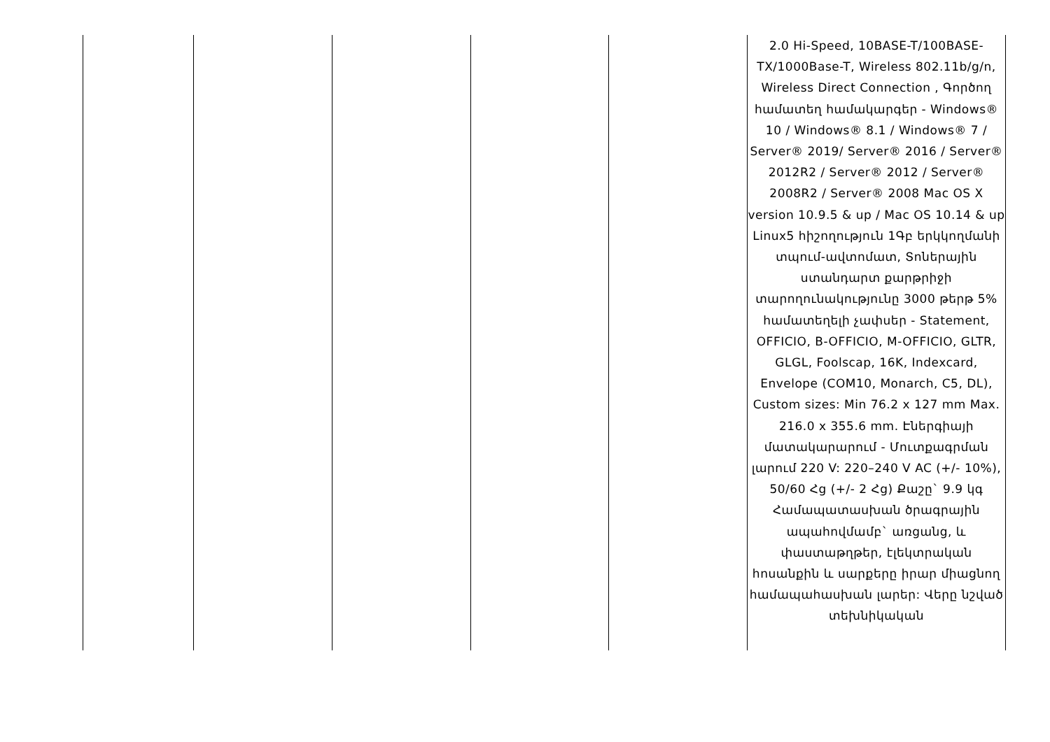| | | | | | 2.0 Hi-Speed, 10BASE-T/100BASE-TX/1000Base-T, Wireless 802.11b/g/n, Wireless Direct Connection , Գործող համատեղ համակարգեր - Windows® 10 / Windows® 8.1 / Windows® 7 / Server® 2019/ Server® 2016 / Server® 2012R2 / Server® 2012 / Server® 2008R2 / Server® 2008 Mac OS X version 10.9.5 & up / Mac OS 10.14 & up Linux5 հիշողություն 1Գբ երկկողմանի տպում-ավտոմատ, Տոներային ստանդարտ քարթրիջի տարողունակությունը 3000 թերթ 5% համատեղելի չափսեր - Statement, OFFICIO, B-OFFICIO, M-OFFICIO, GLTR, GLGL, Foolscap, 16K, Indexcard, Envelope (COM10, Monarch, C5, DL), Custom sizes: Min 76.2 x 127 mm Max. 216.0 x 355.6 mm. Էներգիայի մատակարարում - Մուտքագրման լարում 220 V: 220–240 V AC (+/- 10%), 50/60 Հց (+/- 2 Հց) Քաշը` 9.9 կգ Համապատասխան ծրագրային ապահովմամբ` առցանց, և փաստաթղթեր, էլեկտրական հոսանքին և սարքերը իրար միացնող համապահասխան լարեր: Վերը նշված տեխնիկական |